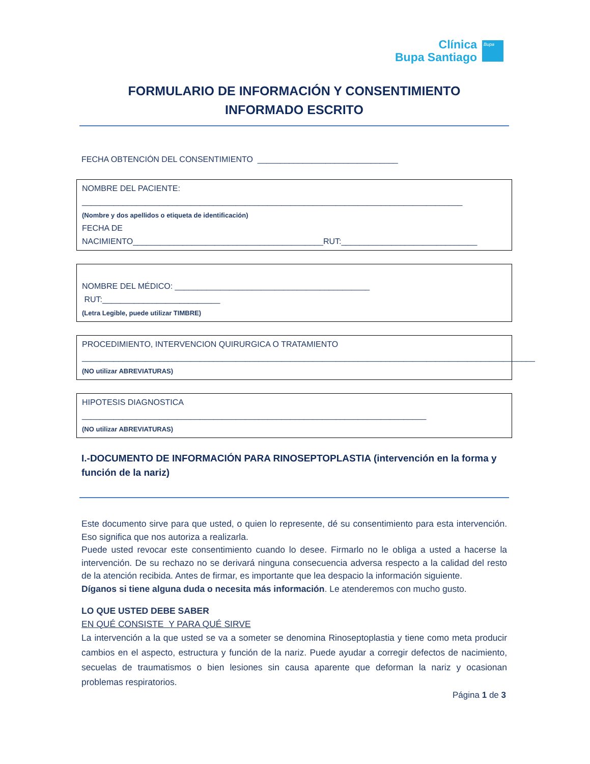Clínica
Bupa Santiago
Bupa
FORMULARIO DE INFORMACIÓN Y CONSENTIMIENTO
INFORMADO ESCRITO
FECHA OBTENCIÓN DEL CONSENTIMIENTO _______________________________
NOMBRE DEL PACIENTE:
____________________________________________________________________________________
(Nombre y dos apellidos o etiqueta de identificación)
FECHA DE NACIMIENTO__________________________________________RUT:______________________________
NOMBRE DEL MÉDICO: ___________________________________________ RUT:__________________________
(Letra Legible, puede utilizar TIMBRE)
PROCEDIMIENTO, INTERVENCION QUIRURGICA O TRATAMIENTO
____________________________________________________________________________________________________
(NO utilizar ABREVIATURAS)
HIPOTESIS DIAGNOSTICA ____________________________________________________________________________
(NO utilizar ABREVIATURAS)
I.-DOCUMENTO DE INFORMACIÓN PARA RINOSEPTOPLASTIA (intervención en la forma y función de la nariz)
Este documento sirve para que usted, o quien lo represente, dé su consentimiento para esta intervención. Eso significa que nos autoriza a realizarla.
Puede usted revocar este consentimiento cuando lo desee. Firmarlo no le obliga a usted a hacerse la intervención. De su rechazo no se derivará ninguna consecuencia adversa respecto a la calidad del resto de la atención recibida. Antes de firmar, es importante que lea despacio la información siguiente.
Díganos si tiene alguna duda o necesita más información. Le atenderemos con mucho gusto.
LO QUE USTED DEBE SABER
EN QUÉ CONSISTE Y PARA QUÉ SIRVE
La intervención a la que usted se va a someter se denomina Rinoseptoplastia y tiene como meta producir cambios en el aspecto, estructura y función de la nariz. Puede ayudar a corregir defectos de nacimiento, secuelas de traumatismos o bien lesiones sin causa aparente que deforman la nariz y ocasionan problemas respiratorios.
Página 1 de 3